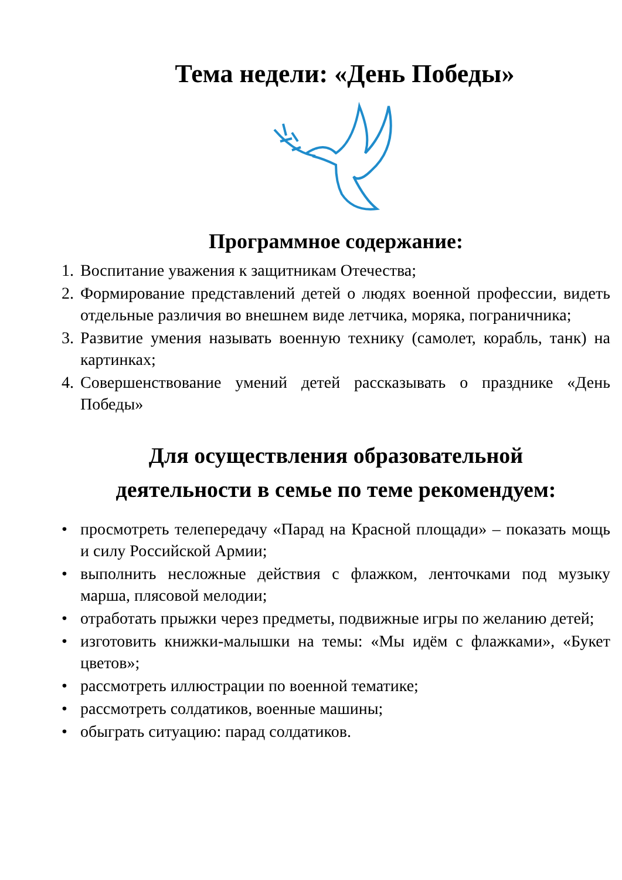Тема недели: «День Победы»
Программное содержание:
1. Воспитание уважения к защитникам Отечества;
2. Формирование представлений детей о людях военной профессии, видеть отдельные различия во внешнем виде летчика, моряка, пограничника;
3. Развитие умения называть военную технику (самолет, корабль, танк) на картинках;
4. Совершенствование умений детей рассказывать о празднике «День Победы»
Для осуществления образовательной
деятельности в семье по теме рекомендуем:
• просмотреть телепередачу «Парад на Красной площади» – показать мощь и силу Российской Армии;
• выполнить несложные действия с флажком, ленточками под музыку марша, плясовой мелодии;
• отработать прыжки через предметы, подвижные игры по желанию детей;
• изготовить книжки-малышки на темы: «Мы идём с флажками», «Букет цветов»;
• рассмотреть иллюстрации по военной тематике;
• рассмотреть солдатиков, военные машины;
• обыграть ситуацию: парад солдатиков.